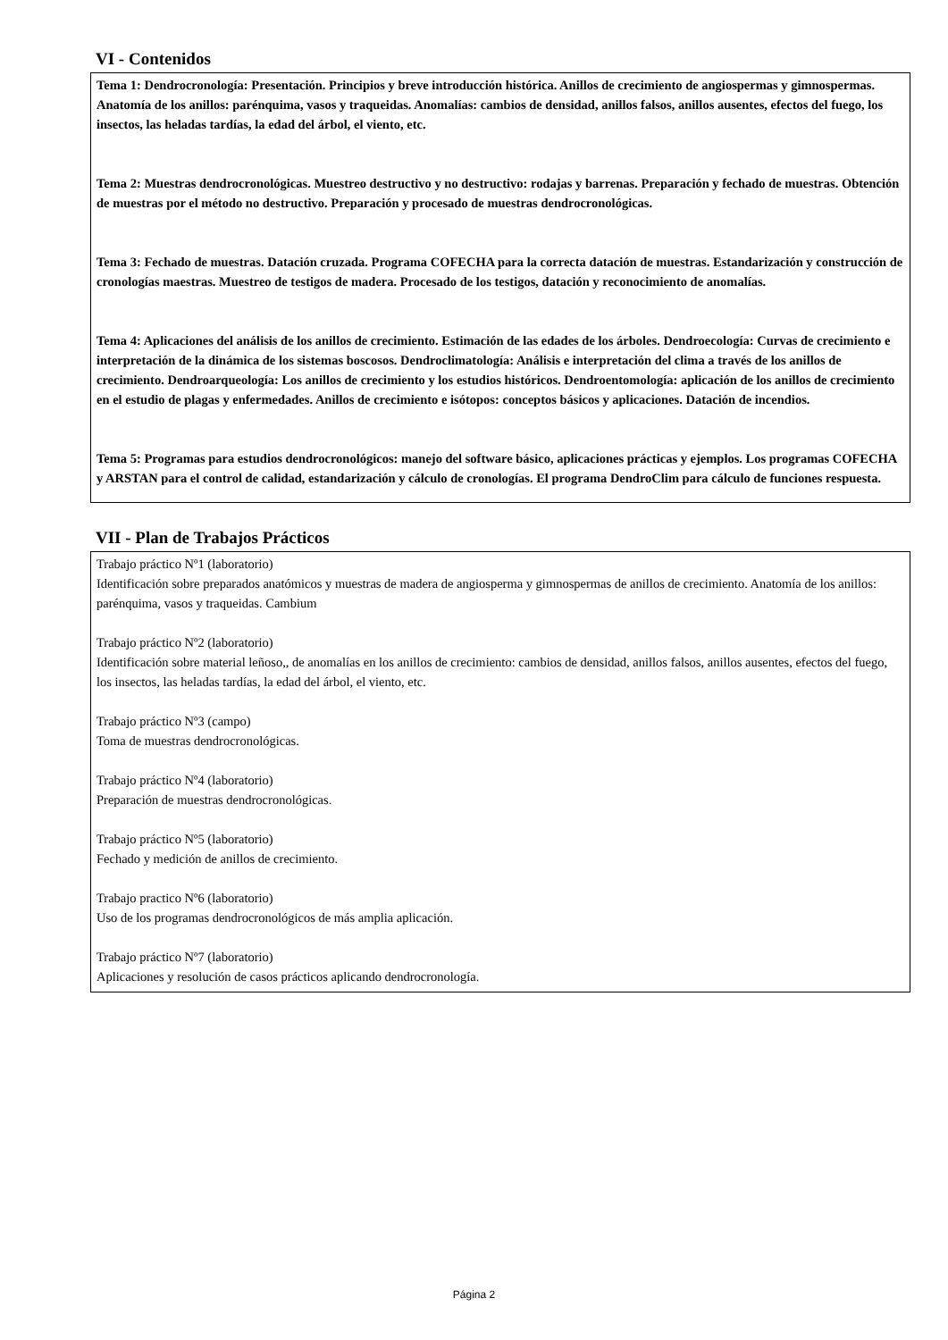VI - Contenidos
Tema 1: Dendrocronología: Presentación. Principios y breve introducción histórica. Anillos de crecimiento de angiospermas y gimnospermas. Anatomía de los anillos: parénquima, vasos y traqueidas. Anomalías: cambios de densidad, anillos falsos, anillos ausentes, efectos del fuego, los insectos, las heladas tardías, la edad del árbol, el viento, etc.
Tema 2: Muestras dendrocronológicas. Muestreo destructivo y no destructivo: rodajas y barrenas. Preparación y fechado de muestras. Obtención de muestras por el método no destructivo. Preparación y procesado de muestras dendrocronológicas.
Tema 3: Fechado de muestras. Datación cruzada. Programa COFECHA para la correcta datación de muestras. Estandarización y construcción de cronologías maestras. Muestreo de testigos de madera. Procesado de los testigos, datación y reconocimiento de anomalías.
Tema 4: Aplicaciones del análisis de los anillos de crecimiento. Estimación de las edades de los árboles. Dendroecología: Curvas de crecimiento e interpretación de la dinámica de los sistemas boscosos. Dendroclimatología: Análisis e interpretación del clima a través de los anillos de crecimiento. Dendroarqueología: Los anillos de crecimiento y los estudios históricos. Dendroentomología: aplicación de los anillos de crecimiento en el estudio de plagas y enfermedades. Anillos de crecimiento e isótopos: conceptos básicos y aplicaciones. Datación de incendios.
Tema 5: Programas para estudios dendrocronológicos: manejo del software básico, aplicaciones prácticas y ejemplos. Los programas COFECHA y ARSTAN para el control de calidad, estandarización y cálculo de cronologías. El programa DendroClim para cálculo de funciones respuesta.
VII - Plan de Trabajos Prácticos
Trabajo práctico Nº1 (laboratorio)
Identificación sobre preparados anatómicos y muestras de madera de angiosperma y gimnospermas de anillos de crecimiento. Anatomía de los anillos: parénquima, vasos y traqueidas. Cambium
Trabajo práctico Nº2 (laboratorio)
Identificación sobre material leñoso,, de anomalías en los anillos de crecimiento: cambios de densidad, anillos falsos, anillos ausentes, efectos del fuego, los insectos, las heladas tardías, la edad del árbol, el viento, etc.
Trabajo práctico Nº3 (campo)
Toma de muestras dendrocronológicas.
Trabajo práctico Nº4 (laboratorio)
Preparación de muestras dendrocronológicas.
Trabajo práctico Nº5 (laboratorio)
Fechado y medición de anillos de crecimiento.
Trabajo practico Nº6 (laboratorio)
Uso de los programas dendrocronológicos de más amplia aplicación.
Trabajo práctico Nº7 (laboratorio)
Aplicaciones y resolución de casos prácticos aplicando dendrocronología.
Página 2